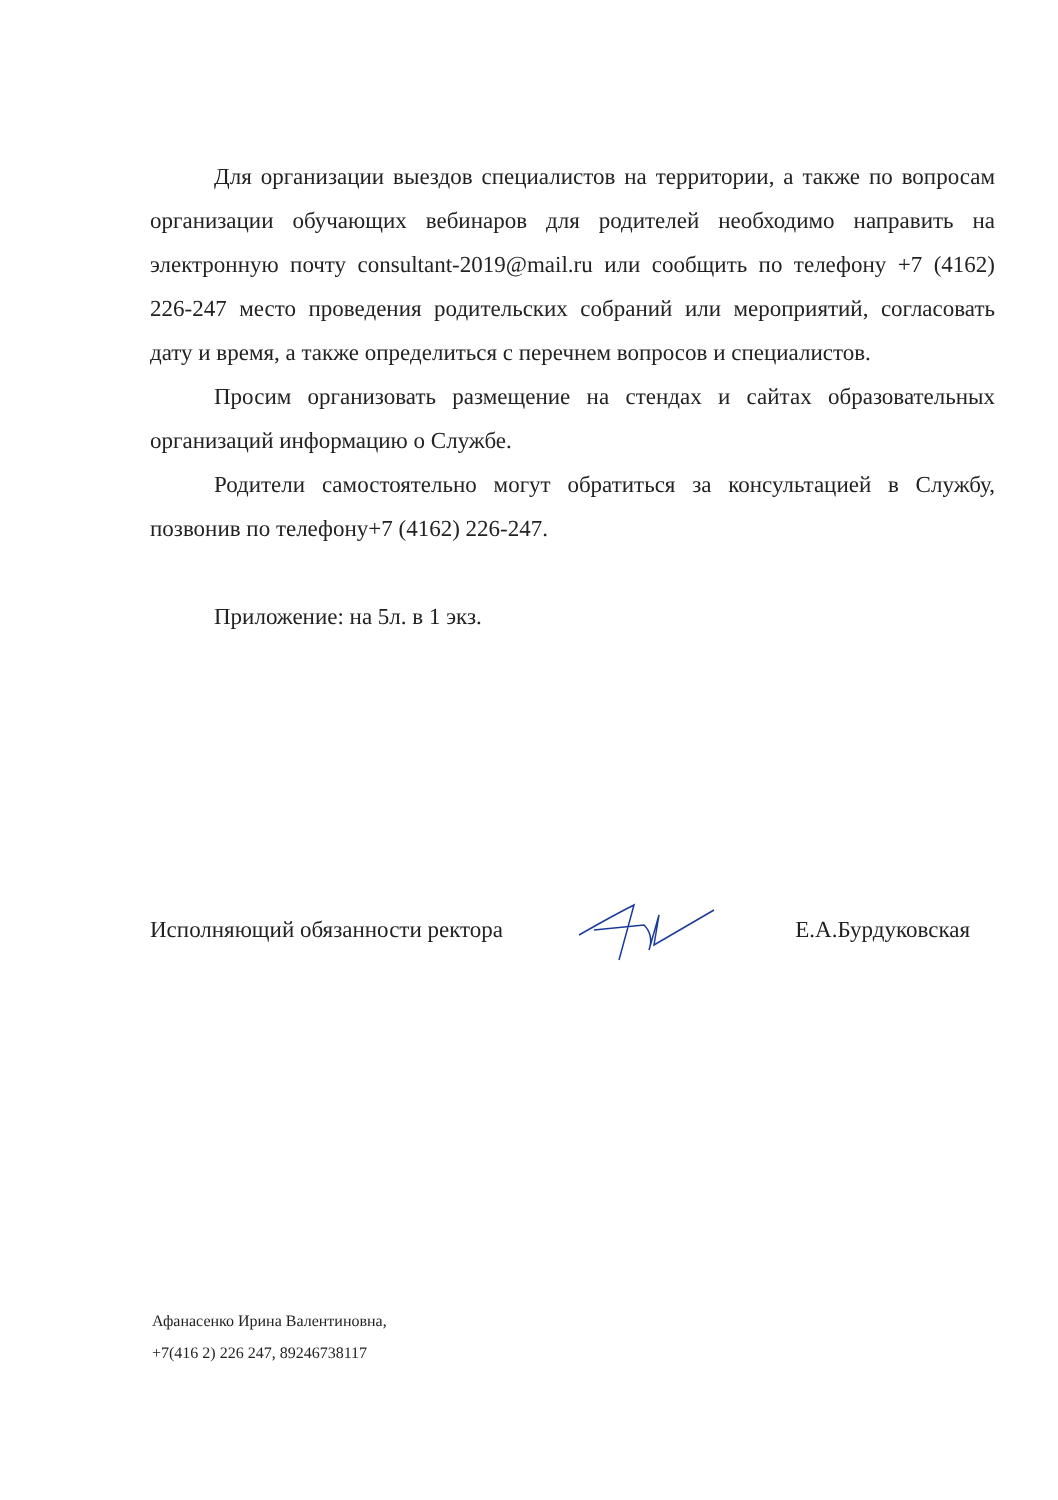Для организации выездов специалистов на территории, а также по вопросам организации обучающих вебинаров для родителей необходимо направить на электронную почту consultant-2019@mail.ru или сообщить по телефону +7 (4162) 226-247 место проведения родительских собраний или мероприятий, согласовать дату и время, а также определиться с перечнем вопросов и специалистов.
Просим организовать размещение на стендах и сайтах образовательных организаций информацию о Службе.
Родители самостоятельно могут обратиться за консультацией в Службу, позвонив по телефону+7 (4162) 226-247.
Приложение: на 5л. в 1 экз.
Исполняющий обязанности ректора Е.А.Бурдуковская
Афанасенко Ирина Валентиновна,
+7(416 2) 226 247, 89246738117